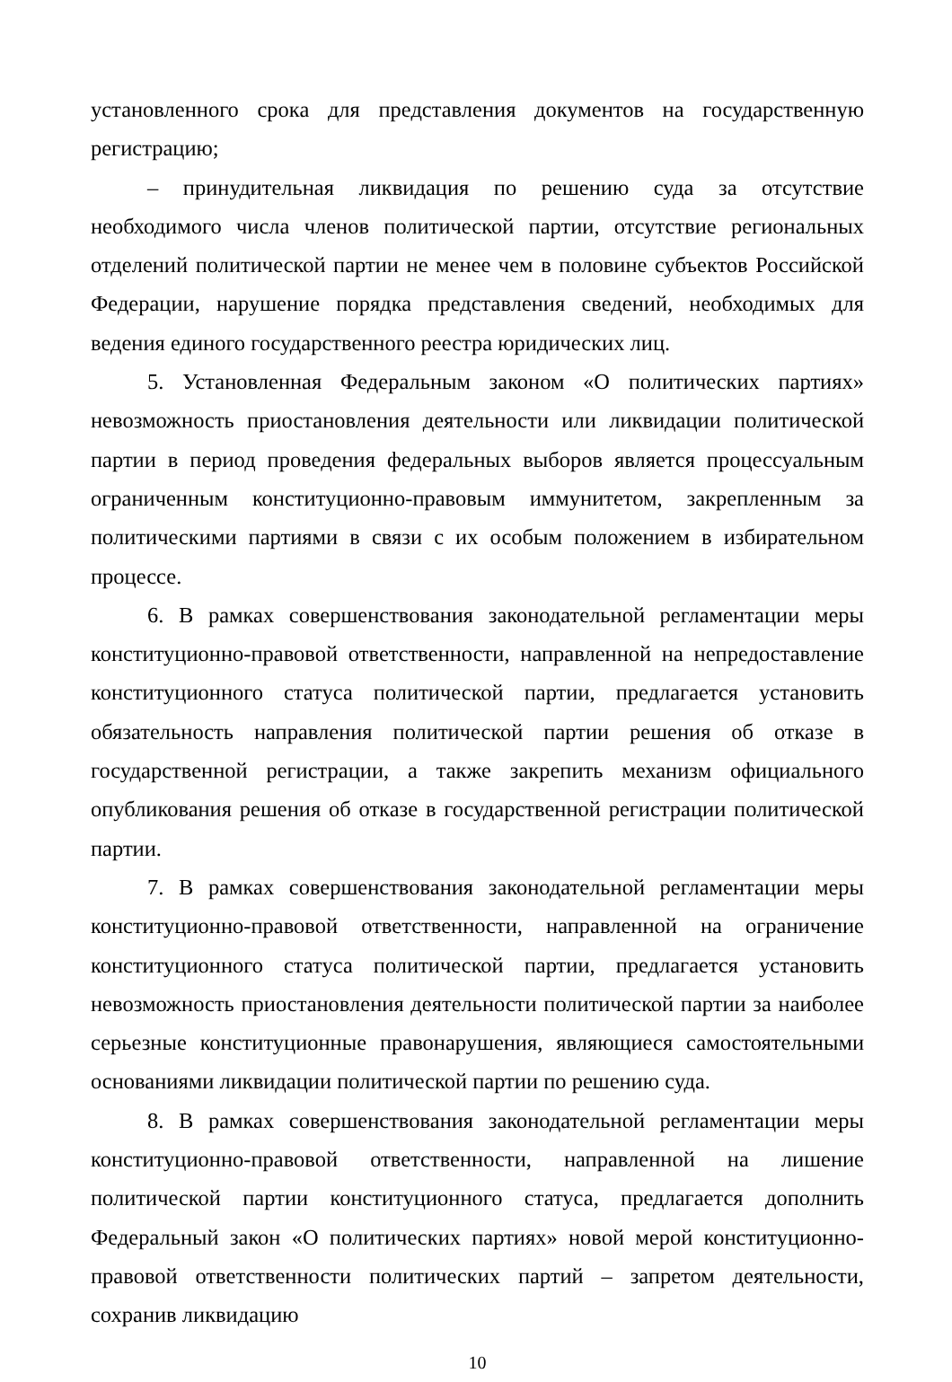установленного срока для представления документов на государственную регистрацию;
– принудительная ликвидация по решению суда за отсутствие необходимого числа членов политической партии, отсутствие региональных отделений политической партии не менее чем в половине субъектов Российской Федерации, нарушение порядка представления сведений, необходимых для ведения единого государственного реестра юридических лиц.
5. Установленная Федеральным законом «О политических партиях» невозможность приостановления деятельности или ликвидации политической партии в период проведения федеральных выборов является процессуальным ограниченным конституционно-правовым иммунитетом, закрепленным за политическими партиями в связи с их особым положением в избирательном процессе.
6. В рамках совершенствования законодательной регламентации меры конституционно-правовой ответственности, направленной на непредоставление конституционного статуса политической партии, предлагается установить обязательность направления политической партии решения об отказе в государственной регистрации, а также закрепить механизм официального опубликования решения об отказе в государственной регистрации политической партии.
7. В рамках совершенствования законодательной регламентации меры конституционно-правовой ответственности, направленной на ограничение конституционного статуса политической партии, предлагается установить невозможность приостановления деятельности политической партии за наиболее серьезные конституционные правонарушения, являющиеся самостоятельными основаниями ликвидации политической партии по решению суда.
8. В рамках совершенствования законодательной регламентации меры конституционно-правовой ответственности, направленной на лишение политической партии конституционного статуса, предлагается дополнить Федеральный закон «О политических партиях» новой мерой конституционно-правовой ответственности политических партий – запретом деятельности, сохранив ликвидацию
10